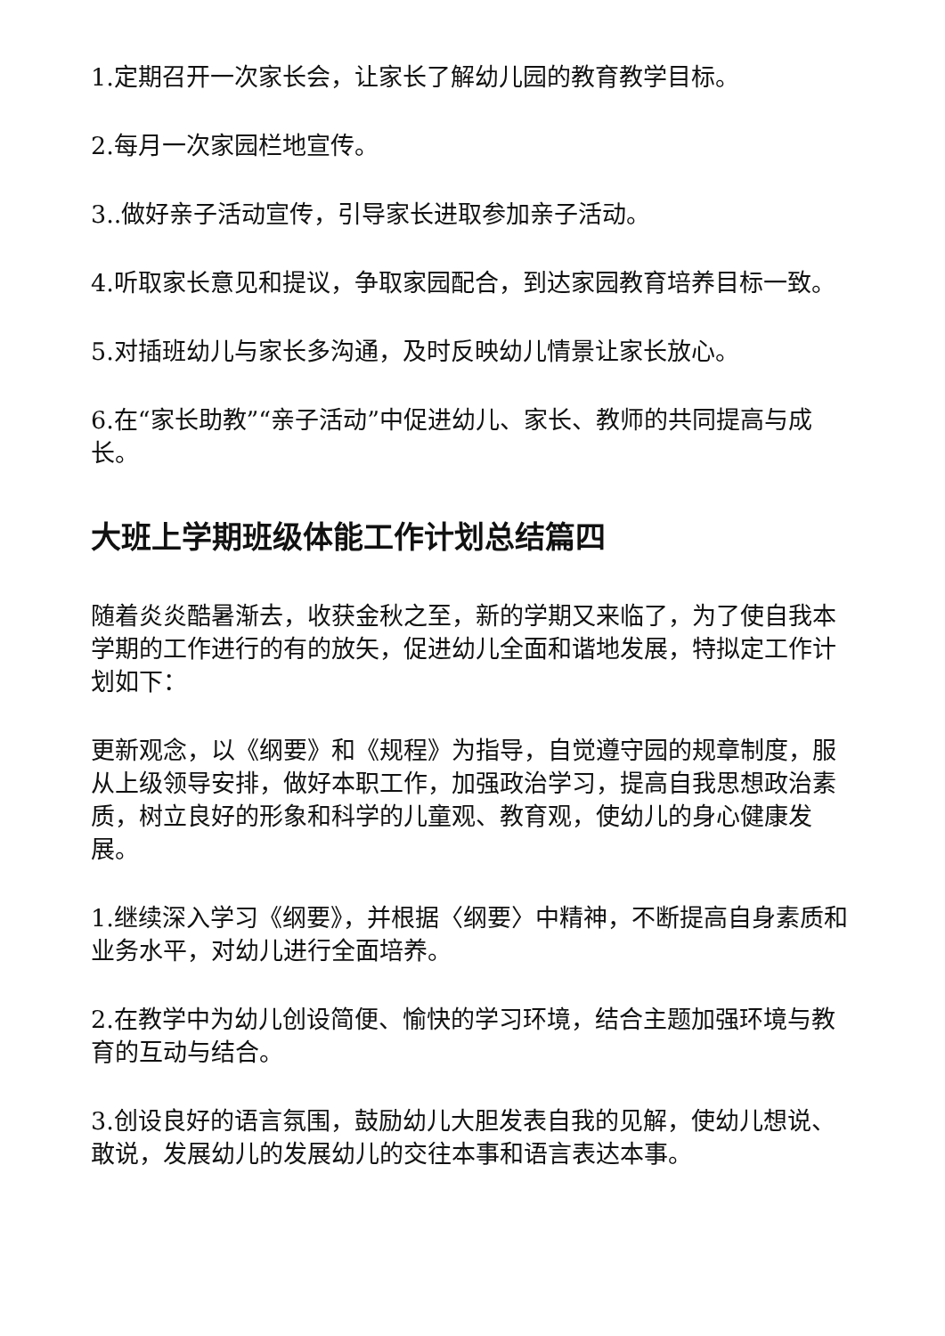1.定期召开一次家长会，让家长了解幼儿园的教育教学目标。
2.每月一次家园栏地宣传。
3..做好亲子活动宣传，引导家长进取参加亲子活动。
4.听取家长意见和提议，争取家园配合，到达家园教育培养目标一致。
5.对插班幼儿与家长多沟通，及时反映幼儿情景让家长放心。
6.在“家长助教”“亲子活动”中促进幼儿、家长、教师的共同提高与成长。
大班上学期班级体能工作计划总结篇四
随着炎炎酷暑渐去，收获金秋之至，新的学期又来临了，为了使自我本学期的工作进行的有的放矢，促进幼儿全面和谐地发展，特拟定工作计划如下：
更新观念，以《纲要》和《规程》为指导，自觉遵守园的规章制度，服从上级领导安排，做好本职工作，加强政治学习，提高自我思想政治素质，树立良好的形象和科学的儿童观、教育观，使幼儿的身心健康发展。
1.继续深入学习《纲要》，并根据〈纲要〉中精神，不断提高自身素质和业务水平，对幼儿进行全面培养。
2.在教学中为幼儿创设简便、愉快的学习环境，结合主题加强环境与教育的互动与结合。
3.创设良好的语言氛围，鼓励幼儿大胆发表自我的见解，使幼儿想说、敢说，发展幼儿的发展幼儿的交往本事和语言表达本事。